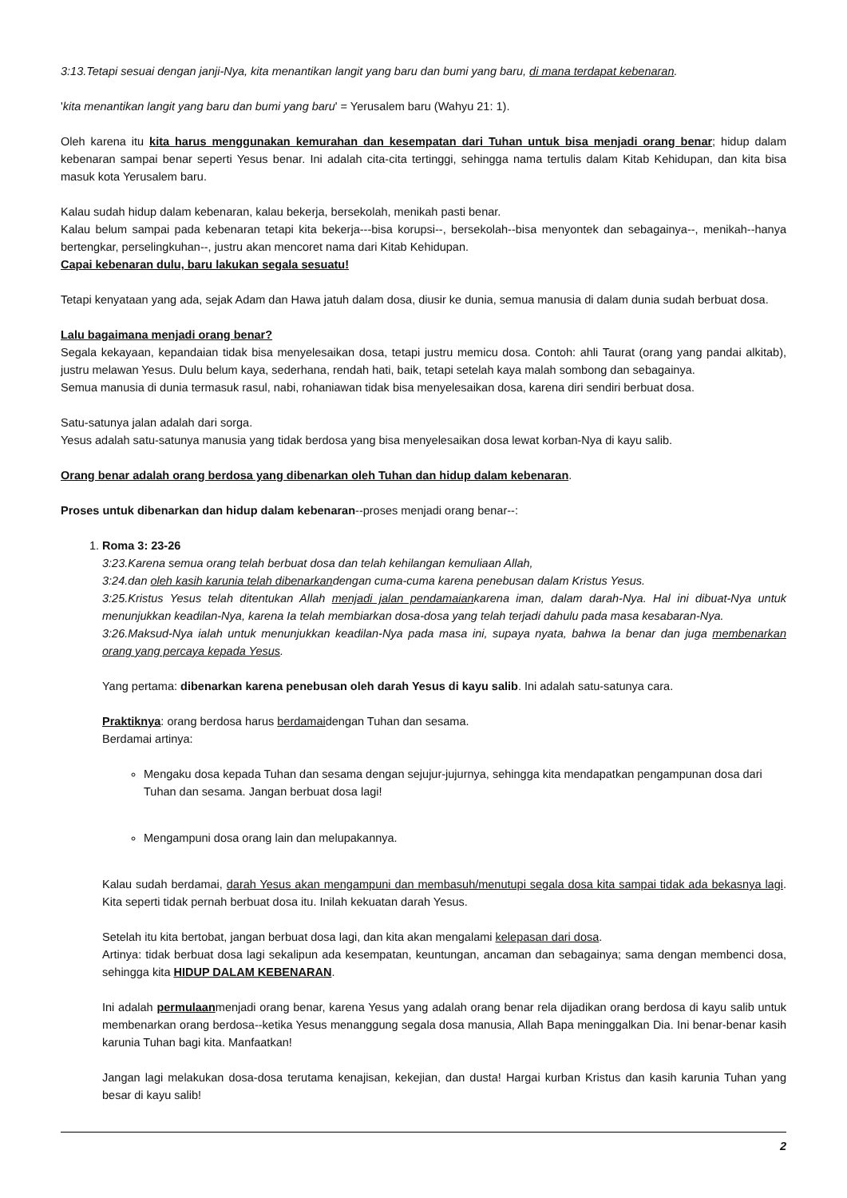3:13.Tetapi sesuai dengan janji-Nya, kita menantikan langit yang baru dan bumi yang baru, di mana terdapat kebenaran.
'kita menantikan langit yang baru dan bumi yang baru' = Yerusalem baru (Wahyu 21: 1).
Oleh karena itu kita harus menggunakan kemurahan dan kesempatan dari Tuhan untuk bisa menjadi orang benar; hidup dalam kebenaran sampai benar seperti Yesus benar. Ini adalah cita-cita tertinggi, sehingga nama tertulis dalam Kitab Kehidupan, dan kita bisa masuk kota Yerusalem baru.
Kalau sudah hidup dalam kebenaran, kalau bekerja, bersekolah, menikah pasti benar.
Kalau belum sampai pada kebenaran tetapi kita bekerja---bisa korupsi--, bersekolah--bisa menyontek dan sebagainya--, menikah--hanya bertengkar, perselingkuhan--, justru akan mencoret nama dari Kitab Kehidupan.
Capai kebenaran dulu, baru lakukan segala sesuatu!
Tetapi kenyataan yang ada, sejak Adam dan Hawa jatuh dalam dosa, diusir ke dunia, semua manusia di dalam dunia sudah berbuat dosa.
Lalu bagaimana menjadi orang benar?
Segala kekayaan, kepandaian tidak bisa menyelesaikan dosa, tetapi justru memicu dosa. Contoh: ahli Taurat (orang yang pandai alkitab), justru melawan Yesus. Dulu belum kaya, sederhana, rendah hati, baik, tetapi setelah kaya malah sombong dan sebagainya.
Semua manusia di dunia termasuk rasul, nabi, rohaniawan tidak bisa menyelesaikan dosa, karena diri sendiri berbuat dosa.
Satu-satunya jalan adalah dari sorga.
Yesus adalah satu-satunya manusia yang tidak berdosa yang bisa menyelesaikan dosa lewat korban-Nya di kayu salib.
Orang benar adalah orang berdosa yang dibenarkan oleh Tuhan dan hidup dalam kebenaran.
Proses untuk dibenarkan dan hidup dalam kebenaran--proses menjadi orang benar--:
1. Roma 3: 23-26
3:23.Karena semua orang telah berbuat dosa dan telah kehilangan kemuliaan Allah,
3:24.dan oleh kasih karunia telah dibenarkandengan cuma-cuma karena penebusan dalam Kristus Yesus.
3:25.Kristus Yesus telah ditentukan Allah menjadi jalan pendamaiankarena iman, dalam darah-Nya. Hal ini dibuat-Nya untuk menunjukkan keadilan-Nya, karena Ia telah membiarkan dosa-dosa yang telah terjadi dahulu pada masa kesabaran-Nya.
3:26.Maksud-Nya ialah untuk menunjukkan keadilan-Nya pada masa ini, supaya nyata, bahwa Ia benar dan juga membenarkan orang yang percaya kepada Yesus.
Yang pertama: dibenarkan karena penebusan oleh darah Yesus di kayu salib. Ini adalah satu-satunya cara.
Praktiknya: orang berdosa harus berdamaidengan Tuhan dan sesama.
Berdamai artinya:
Mengaku dosa kepada Tuhan dan sesama dengan sejujur-jujurnya, sehingga kita mendapatkan pengampunan dosa dari Tuhan dan sesama. Jangan berbuat dosa lagi!
Mengampuni dosa orang lain dan melupakannya.
Kalau sudah berdamai, darah Yesus akan mengampuni dan membasuh/menutupi segala dosa kita sampai tidak ada bekasnya lagi. Kita seperti tidak pernah berbuat dosa itu. Inilah kekuatan darah Yesus.
Setelah itu kita bertobat, jangan berbuat dosa lagi, dan kita akan mengalami kelepasan dari dosa.
Artinya: tidak berbuat dosa lagi sekalipun ada kesempatan, keuntungan, ancaman dan sebagainya; sama dengan membenci dosa, sehingga kita HIDUP DALAM KEBENARAN.
Ini adalah permulaanmenjadi orang benar, karena Yesus yang adalah orang benar rela dijadikan orang berdosa di kayu salib untuk membenarkan orang berdosa--ketika Yesus menanggung segala dosa manusia, Allah Bapa meninggalkan Dia. Ini benar-benar kasih karunia Tuhan bagi kita. Manfaatkan!
Jangan lagi melakukan dosa-dosa terutama kenajisan, kekejian, dan dusta! Hargai kurban Kristus dan kasih karunia Tuhan yang besar di kayu salib!
2